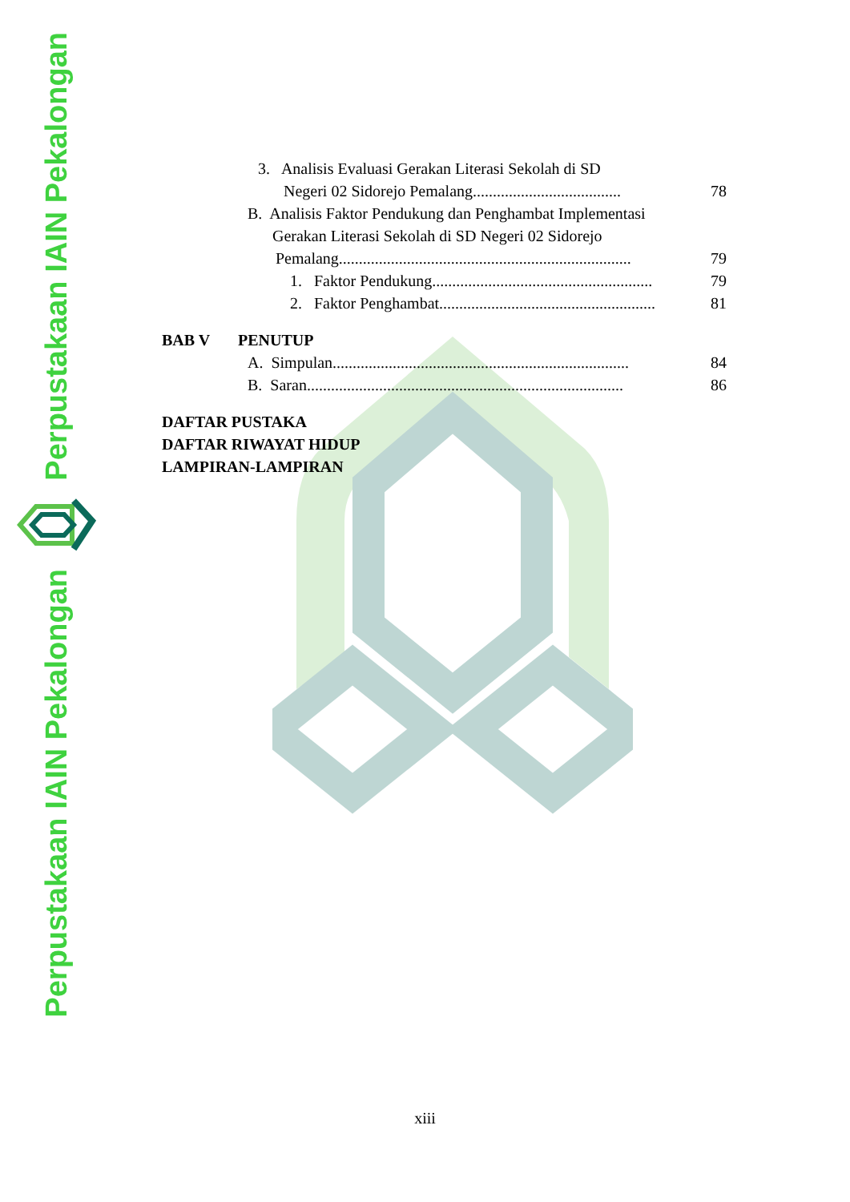Perpustakaan IAIN Pekalongan
Perpustakaan IAIN Pekalongan
3. Analisis Evaluasi Gerakan Literasi Sekolah di SD
Negeri 02 Sidorejo Pemalang..................................... 78
B. Analisis Faktor Pendukung dan Penghambat Implementasi
Gerakan Literasi Sekolah di SD Negeri 02 Sidorejo
Pemalang......................................................................... 79
1. Faktor Pendukung....................................................... 79
2. Faktor Penghambat...................................................... 81
BAB V PENUTUP
A. Simpulan.......................................................................... 84
B. Saran............................................................................... 86
DAFTAR PUSTAKA
DAFTAR RIWAYAT HIDUP
LAMPIRAN-LAMPIRAN
xiii